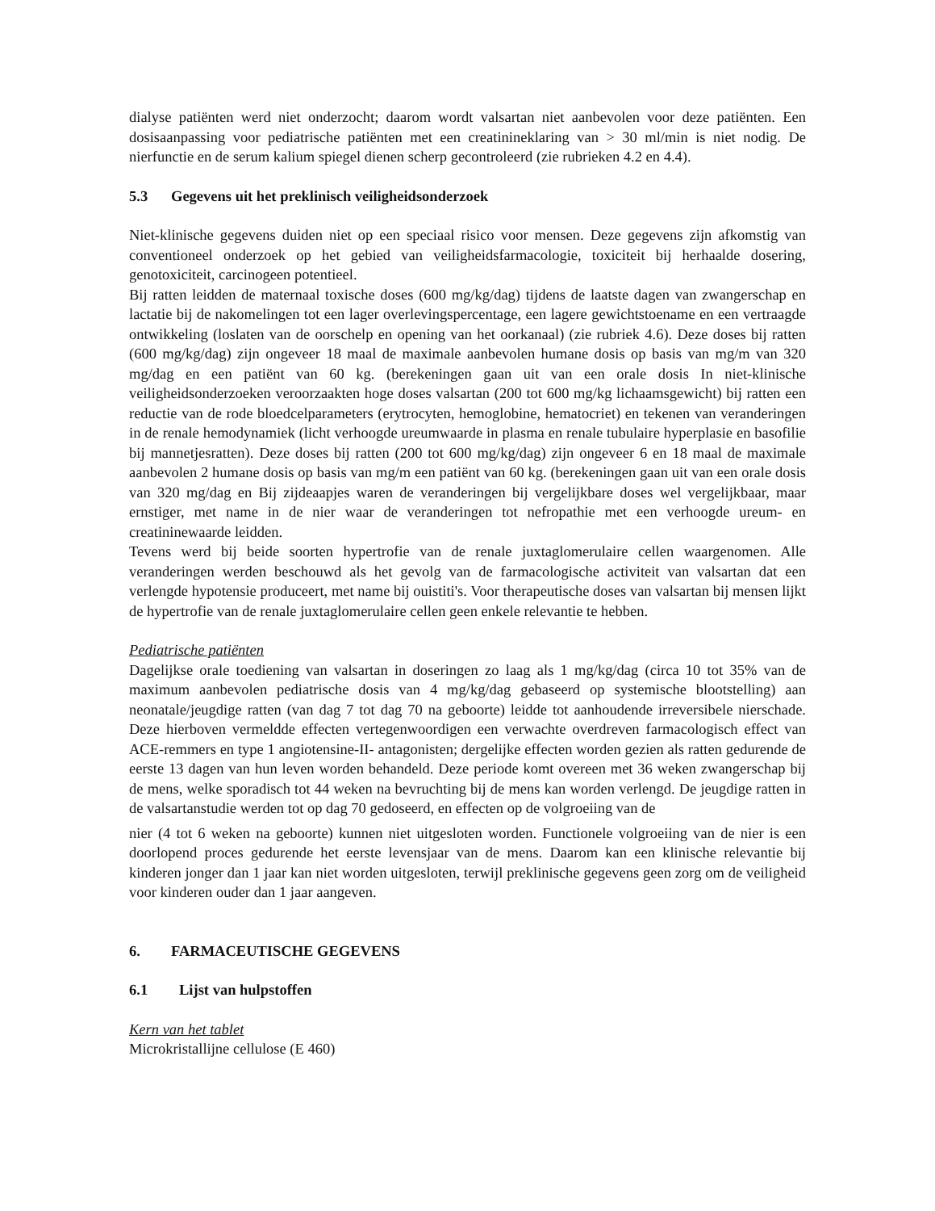dialyse patiënten werd niet onderzocht; daarom wordt valsartan niet aanbevolen voor deze patiënten. Een dosisaanpassing voor pediatrische patiënten met een creatinineklaring van > 30 ml/min is niet nodig. De nierfunctie en de serum kalium spiegel dienen scherp gecontroleerd (zie rubrieken 4.2 en 4.4).
5.3 Gegevens uit het preklinisch veiligheidsonderzoek
Niet-klinische gegevens duiden niet op een speciaal risico voor mensen. Deze gegevens zijn afkomstig van conventioneel onderzoek op het gebied van veiligheidsfarmacologie, toxiciteit bij herhaalde dosering, genotoxiciteit, carcinogeen potentieel.
Bij ratten leidden de maternaal toxische doses (600 mg/kg/dag) tijdens de laatste dagen van zwangerschap en lactatie bij de nakomelingen tot een lager overlevingspercentage, een lagere gewichtstoename en een vertraagde ontwikkeling (loslaten van de oorschelp en opening van het oorkanaal) (zie rubriek 4.6). Deze doses bij ratten (600 mg/kg/dag) zijn ongeveer 18 maal de maximale aanbevolen humane dosis op basis van mg/m van 320 mg/dag en een patiënt van 60 kg. (berekeningen gaan uit van een orale dosis In niet-klinische veiligheidsonderzoeken veroorzaakten hoge doses valsartan (200 tot 600 mg/kg lichaamsgewicht) bij ratten een reductie van de rode bloedcelparameters (erytrocyten, hemoglobine, hematocriet) en tekenen van veranderingen in de renale hemodynamiek (licht verhoogde ureumwaarde in plasma en renale tubulaire hyperplasie en basofilie bij mannetjesratten). Deze doses bij ratten (200 tot 600 mg/kg/dag) zijn ongeveer 6 en 18 maal de maximale aanbevolen 2 humane dosis op basis van mg/m een patiënt van 60 kg. (berekeningen gaan uit van een orale dosis van 320 mg/dag en Bij zijdeaapjes waren de veranderingen bij vergelijkbare doses wel vergelijkbaar, maar ernstiger, met name in de nier waar de veranderingen tot nefropathie met een verhoogde ureum- en creatininewaarde leidden.
Tevens werd bij beide soorten hypertrofie van de renale juxtaglomerulaire cellen waargenomen. Alle veranderingen werden beschouwd als het gevolg van de farmacologische activiteit van valsartan dat een verlengde hypotensie produceert, met name bij ouistiti's. Voor therapeutische doses van valsartan bij mensen lijkt de hypertrofie van de renale juxtaglomerulaire cellen geen enkele relevantie te hebben.
Pediatrische patiënten
Dagelijkse orale toediening van valsartan in doseringen zo laag als 1 mg/kg/dag (circa 10 tot 35% van de maximum aanbevolen pediatrische dosis van 4 mg/kg/dag gebaseerd op systemische blootstelling) aan neonatale/jeugdige ratten (van dag 7 tot dag 70 na geboorte) leidde tot aanhoudende irreversibele nierschade. Deze hierboven vermeldde effecten vertegenwoordigen een verwachte overdreven farmacologisch effect van ACE-remmers en type 1 angiotensine-II- antagonisten; dergelijke effecten worden gezien als ratten gedurende de eerste 13 dagen van hun leven worden behandeld. Deze periode komt overeen met 36 weken zwangerschap bij de mens, welke sporadisch tot 44 weken na bevruchting bij de mens kan worden verlengd. De jeugdige ratten in de valsartanstudie werden tot op dag 70 gedoseerd, en effecten op de volgroeiing van de
nier (4 tot 6 weken na geboorte) kunnen niet uitgesloten worden. Functionele volgroeiing van de nier is een doorlopend proces gedurende het eerste levensjaar van de mens. Daarom kan een klinische relevantie bij kinderen jonger dan 1 jaar kan niet worden uitgesloten, terwijl preklinische gegevens geen zorg om de veiligheid voor kinderen ouder dan 1 jaar aangeven.
6. FARMACEUTISCHE GEGEVENS
6.1 Lijst van hulpstoffen
Kern van het tablet
Microkristallijne cellulose (E 460)